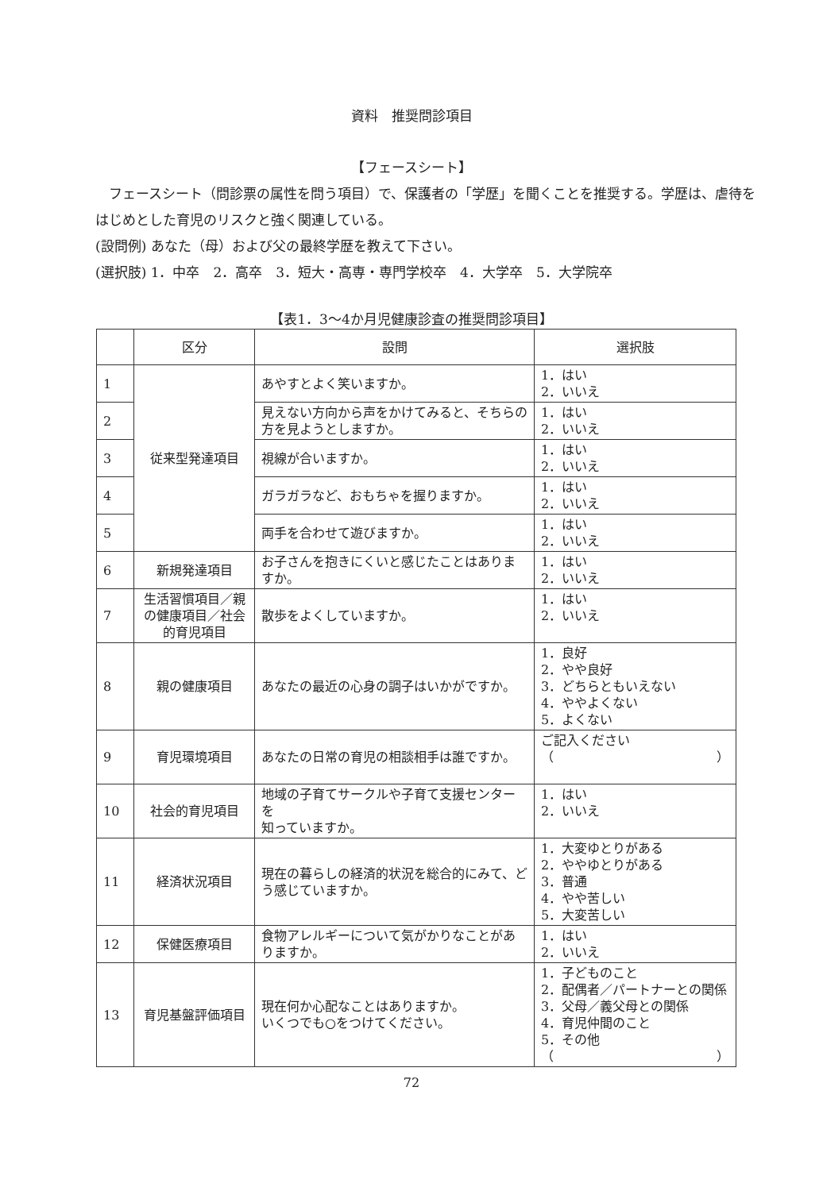資料　推奨問診項目
【フェースシート】
　フェースシート（問診票の属性を問う項目）で、保護者の「学歴」を聞くことを推奨する。学歴は、虐待をはじめとした育児のリスクと強く関連している。
(設問例) あなた（母）および父の最終学歴を教えて下さい。
(選択肢) 1．中卒　2．高卒　3．短大・高専・専門学校卒　4．大学卒　5．大学院卒
【表1．3～4か月児健康診査の推奨問診項目】
| | 区分 | 設問 | 選択肢 |
| --- | --- | --- | --- |
| 1 | 従来型発達項目 | あやすとよく笑いますか。 | 1．はい 2．いいえ |
| 2 | | 見えない方向から声をかけてみると、そちらの方を見ようとしますか。 | 1．はい 2．いいえ |
| 3 | | 視線が合いますか。 | 1．はい 2．いいえ |
| 4 | | ガラガラなど、おもちゃを握りますか。 | 1．はい 2．いいえ |
| 5 | | 両手を合わせて遊びますか。 | 1．はい 2．いいえ |
| 6 | 新規発達項目 | お子さんを抱きにくいと感じたことはありますか。 | 1．はい 2．いいえ |
| 7 | 生活習慣項目／親の健康項目／社会的育児項目 | 散歩をよくしていますか。 | 1．はい 2．いいえ |
| 8 | 親の健康項目 | あなたの最近の心身の調子はいかがですか。 | 1．良好 2．やや良好 3．どちらともいえない 4．ややよくない 5．よくない |
| 9 | 育児環境項目 | あなたの日常の育児の相談相手は誰ですか。 | ご記入ください （ ） |
| 10 | 社会的育児項目 | 地域の子育てサークルや子育て支援センターを 知っていますか。 | 1．はい 2．いいえ |
| 11 | 経済状況項目 | 現在の暮らしの経済的状況を総合的にみて、どう感じていますか。 | 1．大変ゆとりがある 2．ややゆとりがある 3．普通 4．やや苦しい 5．大変苦しい |
| 12 | 保健医療項目 | 食物アレルギーについて気がかりなことがありますか。 | 1．はい 2．いいえ |
| 13 | 育児基盤評価項目 | 現在何か心配なことはありますか。 いくつでも○をつけてください。 | 1．子どものこと 2．配偶者／パートナーとの関係 3．父母／義父母との関係 4．育児仲間のこと 5．その他 （ ） |
72